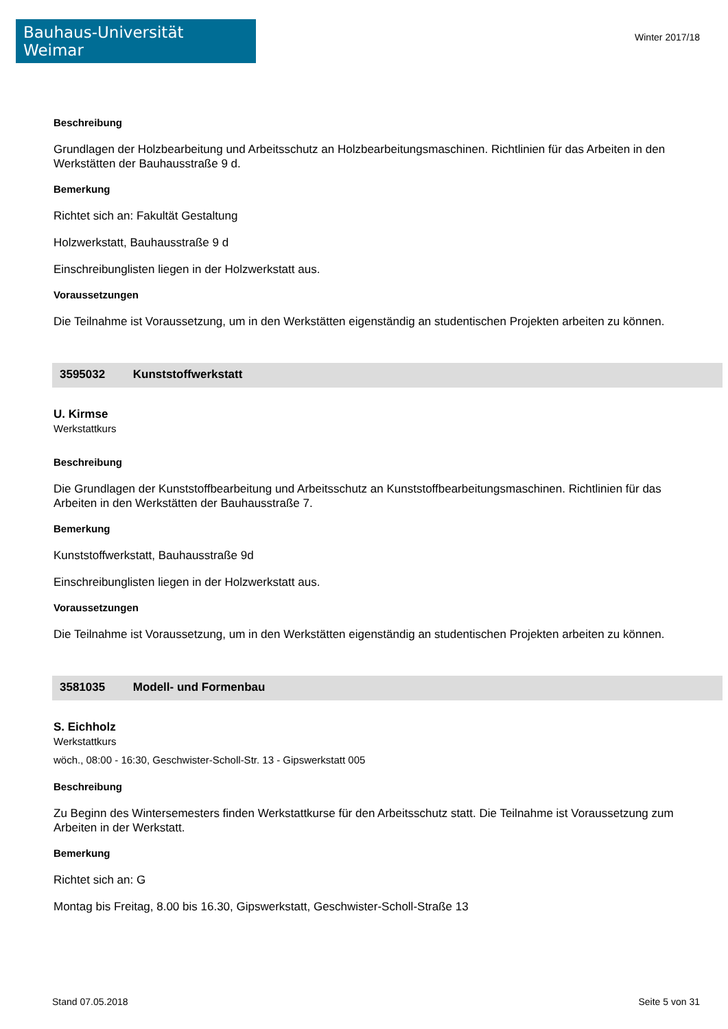Bauhaus-Universität Weimar
Winter 2017/18
Beschreibung
Grundlagen der Holzbearbeitung und Arbeitsschutz an Holzbearbeitungsmaschinen. Richtlinien für das Arbeiten in den Werkstätten der Bauhausstraße 9 d.
Bemerkung
Richtet sich an: Fakultät Gestaltung
Holzwerkstatt, Bauhausstraße 9 d
Einschreibunglisten liegen in der Holzwerkstatt aus.
Voraussetzungen
Die Teilnahme ist Voraussetzung, um in den Werkstätten eigenständig an studentischen Projekten arbeiten zu können.
3595032 Kunststoffwerkstatt
U. Kirmse
Werkstattkurs
Beschreibung
Die Grundlagen der Kunststoffbearbeitung und Arbeitsschutz an Kunststoffbearbeitungsmaschinen. Richtlinien für das Arbeiten in den Werkstätten der Bauhausstraße 7.
Bemerkung
Kunststoffwerkstatt, Bauhausstraße 9d
Einschreibunglisten liegen in der Holzwerkstatt aus.
Voraussetzungen
Die Teilnahme ist Voraussetzung, um in den Werkstätten eigenständig an studentischen Projekten arbeiten zu können.
3581035 Modell- und Formenbau
S. Eichholz
Werkstattkurs
wöch., 08:00 - 16:30, Geschwister-Scholl-Str. 13 - Gipswerkstatt 005
Beschreibung
Zu Beginn des Wintersemesters finden Werkstattkurse für den Arbeitsschutz statt. Die Teilnahme ist Voraussetzung zum Arbeiten in der Werkstatt.
Bemerkung
Richtet sich an: G
Montag bis Freitag, 8.00 bis 16.30, Gipswerkstatt, Geschwister-Scholl-Straße 13
Stand 07.05.2018 Seite 5 von 31